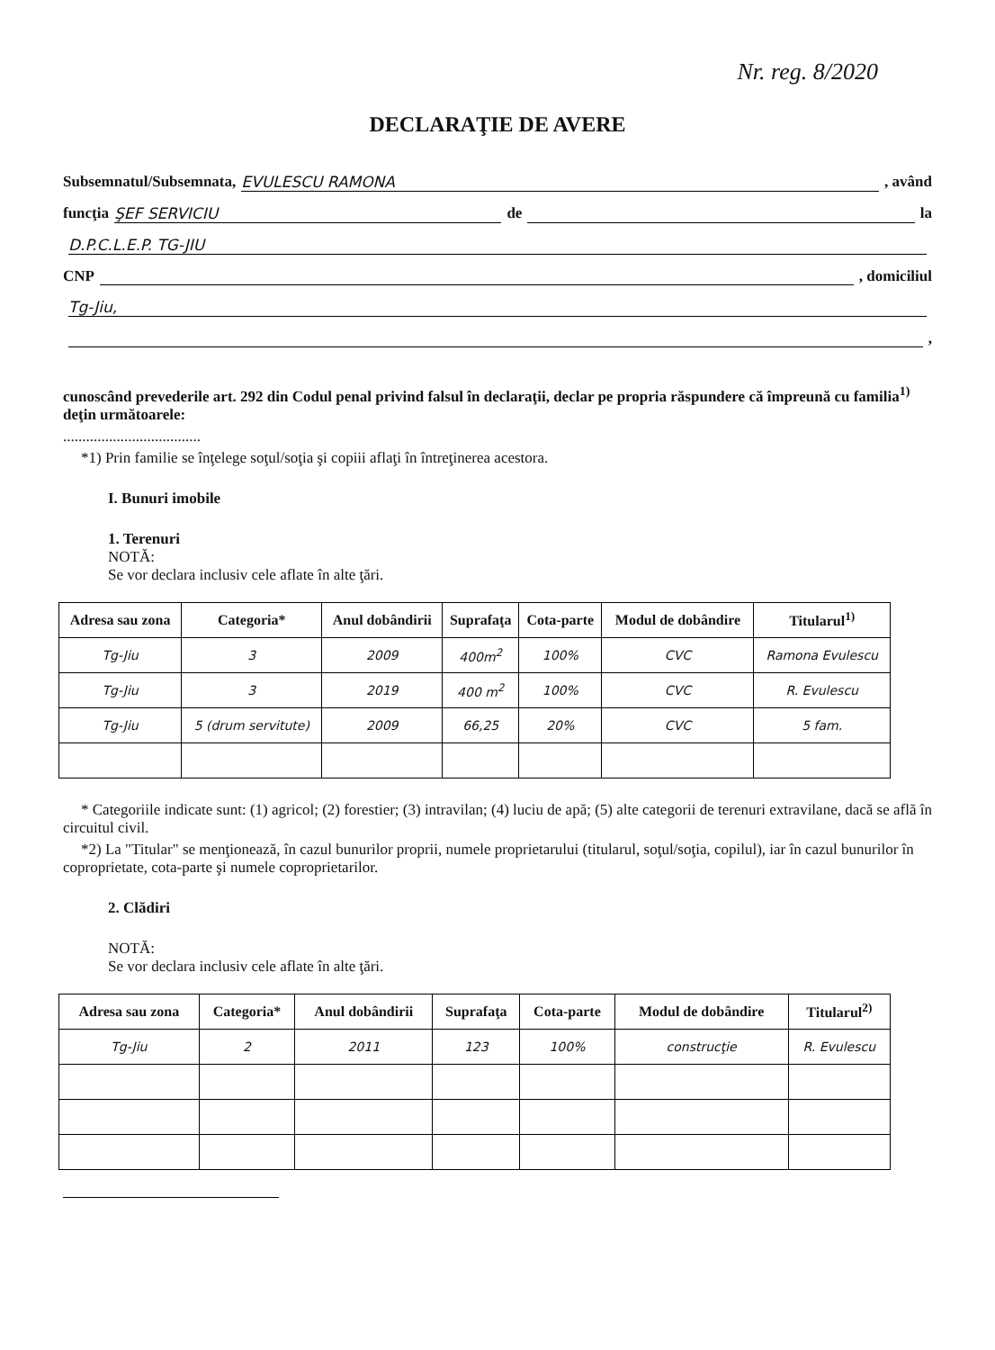Nr. reg. 8/2020
DECLARAŢIE DE AVERE
Subsemnatul/Subsemnata, EVULESCU RAMONA, având
funcţia ŞEF SERVICIU de la
D.P.C.L.E.P. TG-JIU
CNP , domiciliul
Tg-Jiu,
,
cunoscând prevederile art. 292 din Codul penal privind falsul în declaraţii, declar pe propria răspundere că împreună cu familia<sup>1)</sup> deţin următoarele:
....................................
*1) Prin familie se înţelege soţul/soţia şi copiii aflaţi în întreţinerea acestora.
I. Bunuri imobile
1. Terenuri
NOTĂ:
Se vor declara inclusiv cele aflate în alte ţări.
| Adresa sau zona | Categoria* | Anul dobândirii | Suprafaţa | Cota-parte | Modul de dobândire | Titularul<sup>1)</sup> |
| --- | --- | --- | --- | --- | --- | --- |
| Tg-Jiu | 3 | 2009 | 400m<sup>2</sup> | 100% | CVC | Ramona Evulescu |
| Tg-Jiu | 3 | 2019 | 400 m<sup>2</sup> | 100% | CVC | R. Evulescu |
| Tg-Jiu | 5 (drum servitute) | 2009 | 66,25 | 20% | CVC | 5 fam. |
* Categoriile indicate sunt: (1) agricol; (2) forestier; (3) intravilan; (4) luciu de apă; (5) alte categorii de terenuri extravilane, dacă se află în circuitul civil.
*2) La "Titular" se menţionează, în cazul bunurilor proprii, numele proprietarului (titularul, soţul/soţia, copilul), iar în cazul bunurilor în coproprietate, cota-parte şi numele coproprietarilor.
2. Clădiri
NOTĂ:
Se vor declara inclusiv cele aflate în alte ţări.
| Adresa sau zona | Categoria* | Anul dobândirii | Suprafaţa | Cota-parte | Modul de dobândire | Titularul<sup>2)</sup> |
| --- | --- | --- | --- | --- | --- | --- |
| Tg-Jiu | 2 | 2011 | 123 | 100% | construcţie | R. Evulescu |